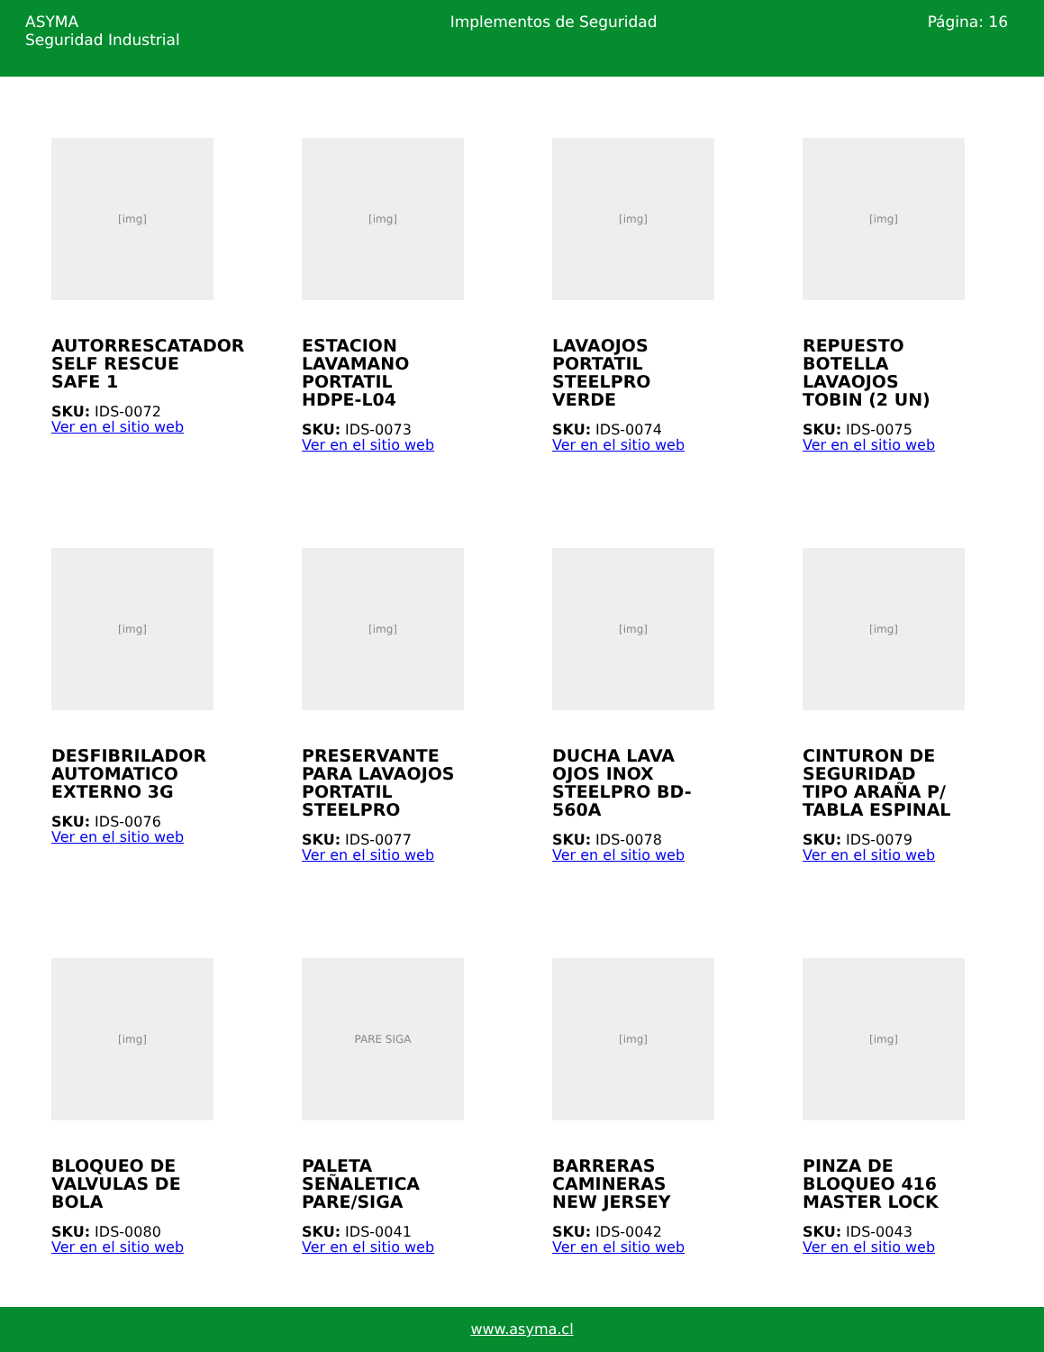ASYMA
Seguridad Industrial
Implementos de Seguridad Página: 16
[img]
AUTORRESCATADOR SELF RESCUE SAFE 1
SKU: IDS-0072
Ver en el sitio web
[img]
ESTACION LAVAMANO PORTATIL HDPE-L04
SKU: IDS-0073
Ver en el sitio web
[img]
LAVAOJOS PORTATIL STEELPRO VERDE
SKU: IDS-0074
Ver en el sitio web
[img]
REPUESTO BOTELLA LAVAOJOS TOBIN (2 UN)
SKU: IDS-0075
Ver en el sitio web
[img]
DESFIBRILADOR AUTOMATICO EXTERNO 3G
SKU: IDS-0076
Ver en el sitio web
[img]
PRESERVANTE PARA LAVAOJOS PORTATIL STEELPRO
SKU: IDS-0077
Ver en el sitio web
[img]
DUCHA LAVA OJOS INOX STEELPRO BD-560A
SKU: IDS-0078
Ver en el sitio web
[img]
CINTURON DE SEGURIDAD TIPO ARAÑA P/ TABLA ESPINAL
SKU: IDS-0079
Ver en el sitio web
[img]
BLOQUEO DE VALVULAS DE BOLA
SKU: IDS-0080
Ver en el sitio web
PARE SIGA
PALETA SEÑALETICA PARE/SIGA
SKU: IDS-0041
Ver en el sitio web
[img]
BARRERAS CAMINERAS NEW JERSEY
SKU: IDS-0042
Ver en el sitio web
[img]
PINZA DE BLOQUEO 416 MASTER LOCK
SKU: IDS-0043
Ver en el sitio web
www.asyma.cl